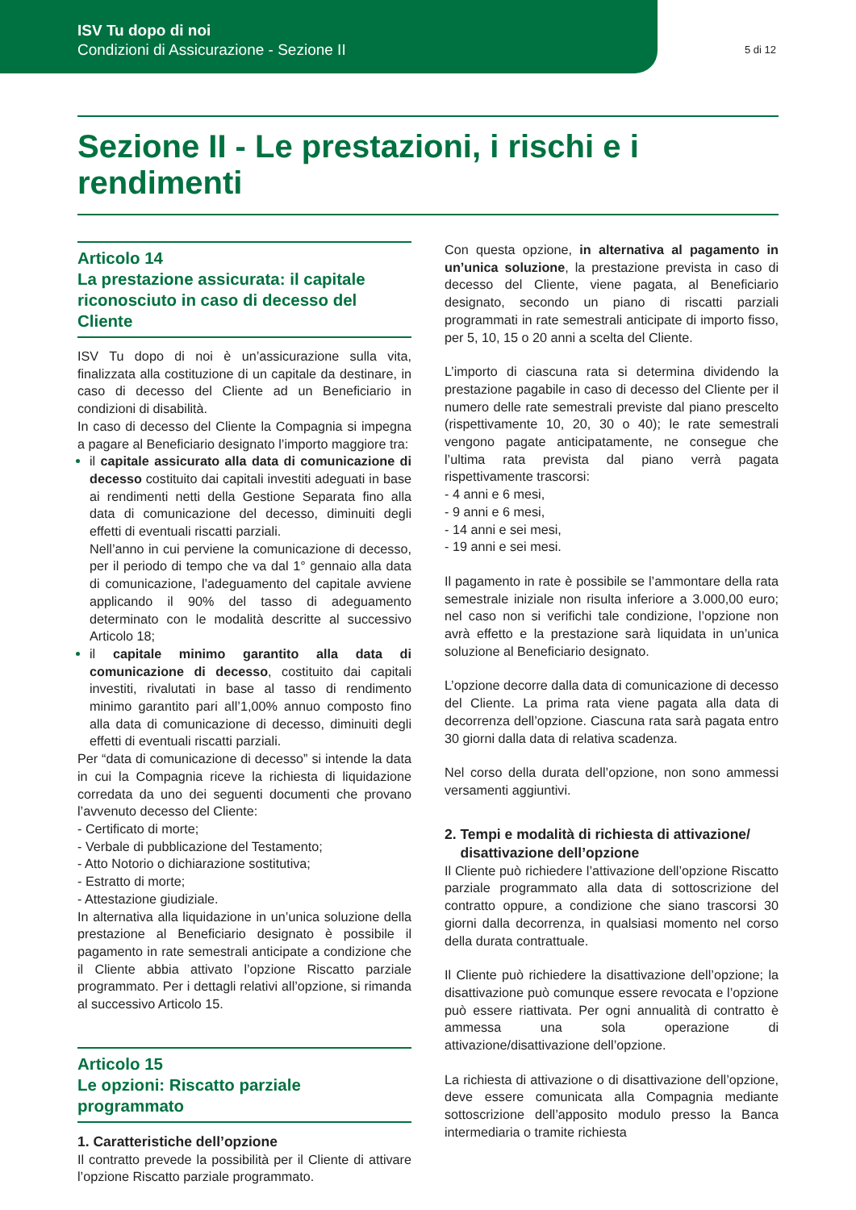ISV Tu dopo di noi
Condizioni di Assicurazione - Sezione II
5 di 12
Sezione II - Le prestazioni, i rischi e i rendimenti
Articolo 14
La prestazione assicurata: il capitale riconosciuto in caso di decesso del Cliente
ISV Tu dopo di noi è un’assicurazione sulla vita, finalizzata alla costituzione di un capitale da destinare, in caso di decesso del Cliente ad un Beneficiario in condizioni di disabilità.
In caso di decesso del Cliente la Compagnia si impegna a pagare al Beneficiario designato l’importo maggiore tra:
il capitale assicurato alla data di comunicazione di decesso costituito dai capitali investiti adeguati in base ai rendimenti netti della Gestione Separata fino alla data di comunicazione del decesso, diminuiti degli effetti di eventuali riscatti parziali.
Nell’anno in cui perviene la comunicazione di decesso, per il periodo di tempo che va dal 1° gennaio alla data di comunicazione, l’adeguamento del capitale avviene applicando il 90% del tasso di adeguamento determinato con le modalità descritte al successivo Articolo 18;
il capitale minimo garantito alla data di comunicazione di decesso, costituito dai capitali investiti, rivalutati in base al tasso di rendimento minimo garantito pari all’1,00% annuo composto fino alla data di comunicazione di decesso, diminuiti degli effetti di eventuali riscatti parziali.
Per “data di comunicazione di decesso” si intende la data in cui la Compagnia riceve la richiesta di liquidazione corredata da uno dei seguenti documenti che provano l’avvenuto decesso del Cliente:
- Certificato di morte;
- Verbale di pubblicazione del Testamento;
- Atto Notorio o dichiarazione sostitutiva;
- Estratto di morte;
- Attestazione giudiziale.
In alternativa alla liquidazione in un’unica soluzione della prestazione al Beneficiario designato è possibile il pagamento in rate semestrali anticipate a condizione che il Cliente abbia attivato l’opzione Riscatto parziale programmato. Per i dettagli relativi all’opzione, si rimanda al successivo Articolo 15.
Articolo 15
Le opzioni: Riscatto parziale programmato
1. Caratteristiche dell’opzione
Il contratto prevede la possibilità per il Cliente di attivare l’opzione Riscatto parziale programmato.
Con questa opzione, in alternativa al pagamento in un’unica soluzione, la prestazione prevista in caso di decesso del Cliente, viene pagata, al Beneficiario designato, secondo un piano di riscatti parziali programmati in rate semestrali anticipate di importo fisso, per 5, 10, 15 o 20 anni a scelta del Cliente.
L’importo di ciascuna rata si determina dividendo la prestazione pagabile in caso di decesso del Cliente per il numero delle rate semestrali previste dal piano prescelto (rispettivamente 10, 20, 30 o 40); le rate semestrali vengono pagate anticipatamente, ne consegue che l’ultima rata prevista dal piano verrà pagata rispettivamente trascorsi:
- 4 anni e 6 mesi,
- 9 anni e 6 mesi,
- 14 anni e sei mesi,
- 19 anni e sei mesi.
Il pagamento in rate è possibile se l’ammontare della rata semestrale iniziale non risulta inferiore a 3.000,00 euro; nel caso non si verifichi tale condizione, l’opzione non avrà effetto e la prestazione sarà liquidata in un’unica soluzione al Beneficiario designato.
L’opzione decorre dalla data di comunicazione di decesso del Cliente. La prima rata viene pagata alla data di decorrenza dell’opzione. Ciascuna rata sarà pagata entro 30 giorni dalla data di relativa scadenza.
Nel corso della durata dell’opzione, non sono ammessi versamenti aggiuntivi.
2. Tempi e modalità di richiesta di attivazione/
disattivazione dell’opzione
Il Cliente può richiedere l’attivazione dell’opzione Riscatto parziale programmato alla data di sottoscrizione del contratto oppure, a condizione che siano trascorsi 30 giorni dalla decorrenza, in qualsiasi momento nel corso della durata contrattuale.
Il Cliente può richiedere la disattivazione dell’opzione; la disattivazione può comunque essere revocata e l’opzione può essere riattivata. Per ogni annualità di contratto è ammessa una sola operazione di attivazione/disattivazione dell’opzione.
La richiesta di attivazione o di disattivazione dell’opzione, deve essere comunicata alla Compagnia mediante sottoscrizione dell’apposito modulo presso la Banca intermediaria o tramite richiesta